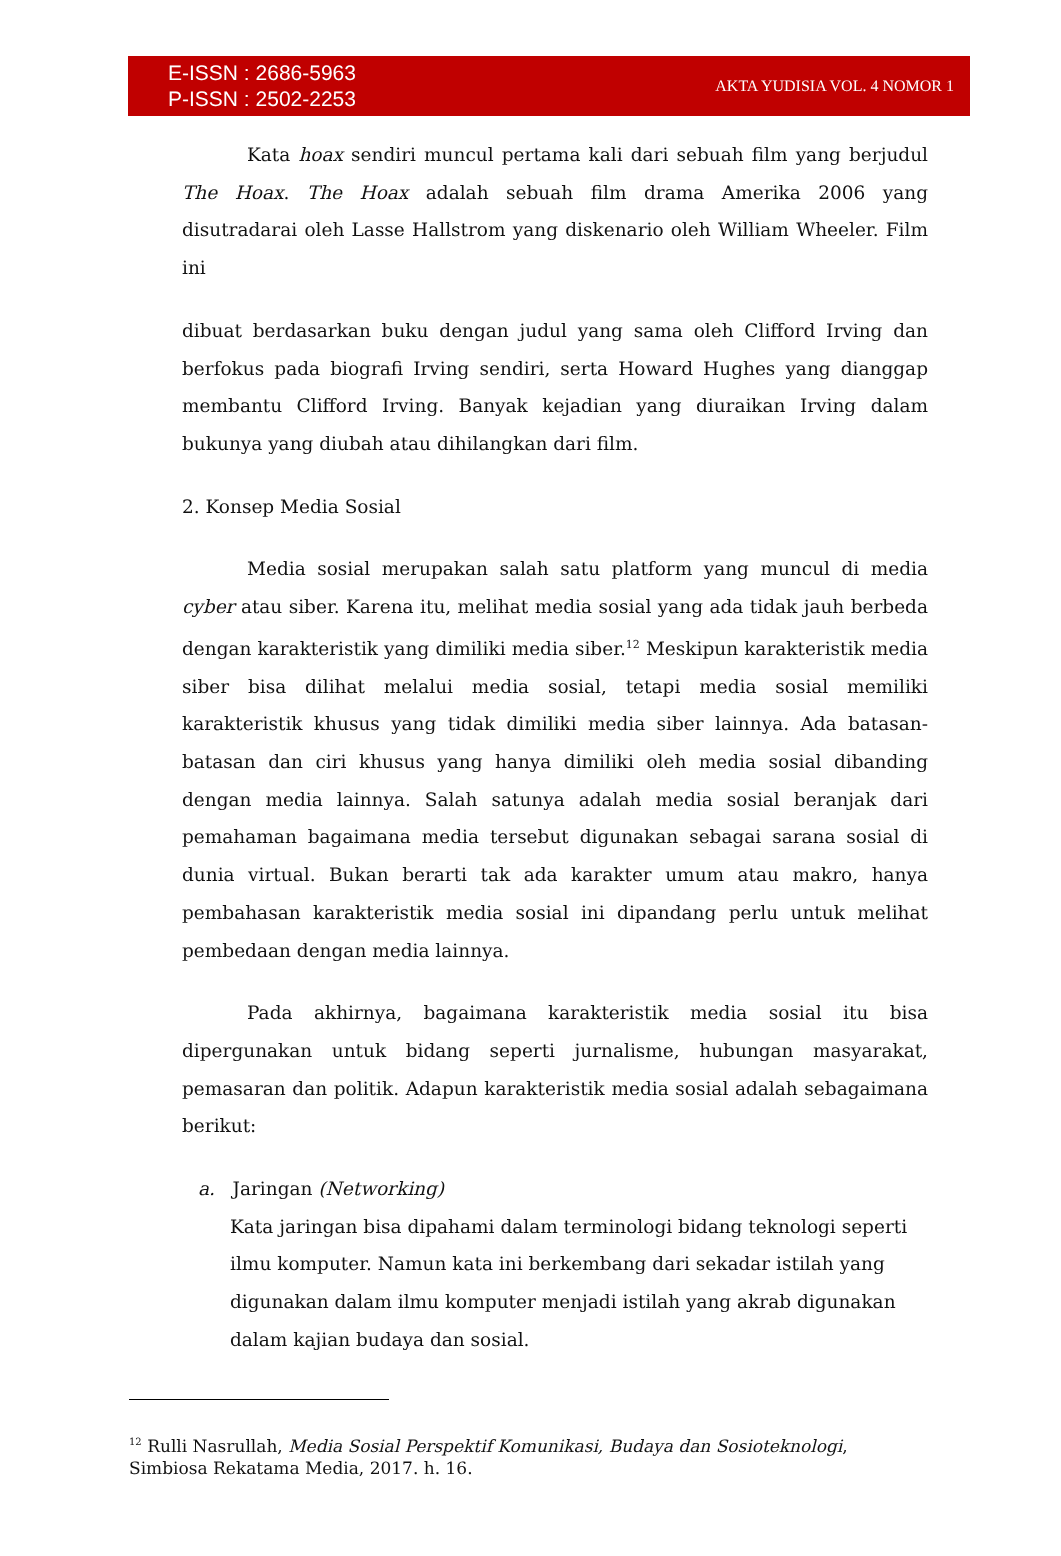E-ISSN : 2686-5963
P-ISSN : 2502-2253
AKTA YUDISIA VOL. 4 NOMOR 1
Kata hoax sendiri muncul pertama kali dari sebuah film yang berjudul The Hoax. The Hoax adalah sebuah film drama Amerika 2006 yang disutradarai oleh Lasse Hallstrom yang diskenario oleh William Wheeler. Film ini
dibuat berdasarkan buku dengan judul yang sama oleh Clifford Irving dan berfokus pada biografi Irving sendiri, serta Howard Hughes yang dianggap membantu Clifford Irving. Banyak kejadian yang diuraikan Irving dalam bukunya yang diubah atau dihilangkan dari film.
2. Konsep Media Sosial
Media sosial merupakan salah satu platform yang muncul di media cyber atau siber. Karena itu, melihat media sosial yang ada tidak jauh berbeda dengan karakteristik yang dimiliki media siber.<sup>12</sup> Meskipun karakteristik media siber bisa dilihat melalui media sosial, tetapi media sosial memiliki karakteristik khusus yang tidak dimiliki media siber lainnya. Ada batasan-batasan dan ciri khusus yang hanya dimiliki oleh media sosial dibanding dengan media lainnya. Salah satunya adalah media sosial beranjak dari pemahaman bagaimana media tersebut digunakan sebagai sarana sosial di dunia virtual. Bukan berarti tak ada karakter umum atau makro, hanya pembahasan karakteristik media sosial ini dipandang perlu untuk melihat pembedaan dengan media lainnya.
Pada akhirnya, bagaimana karakteristik media sosial itu bisa dipergunakan untuk bidang seperti jurnalisme, hubungan masyarakat, pemasaran dan politik. Adapun karakteristik media sosial adalah sebagaimana berikut:
a. Jaringan (Networking)
Kata jaringan bisa dipahami dalam terminologi bidang teknologi seperti ilmu komputer. Namun kata ini berkembang dari sekadar istilah yang digunakan dalam ilmu komputer menjadi istilah yang akrab digunakan dalam kajian budaya dan sosial.
<sup>12</sup> Rulli Nasrullah, Media Sosial Perspektif Komunikasi, Budaya dan Sosioteknologi, Simbiosa Rekatama Media, 2017. h. 16.